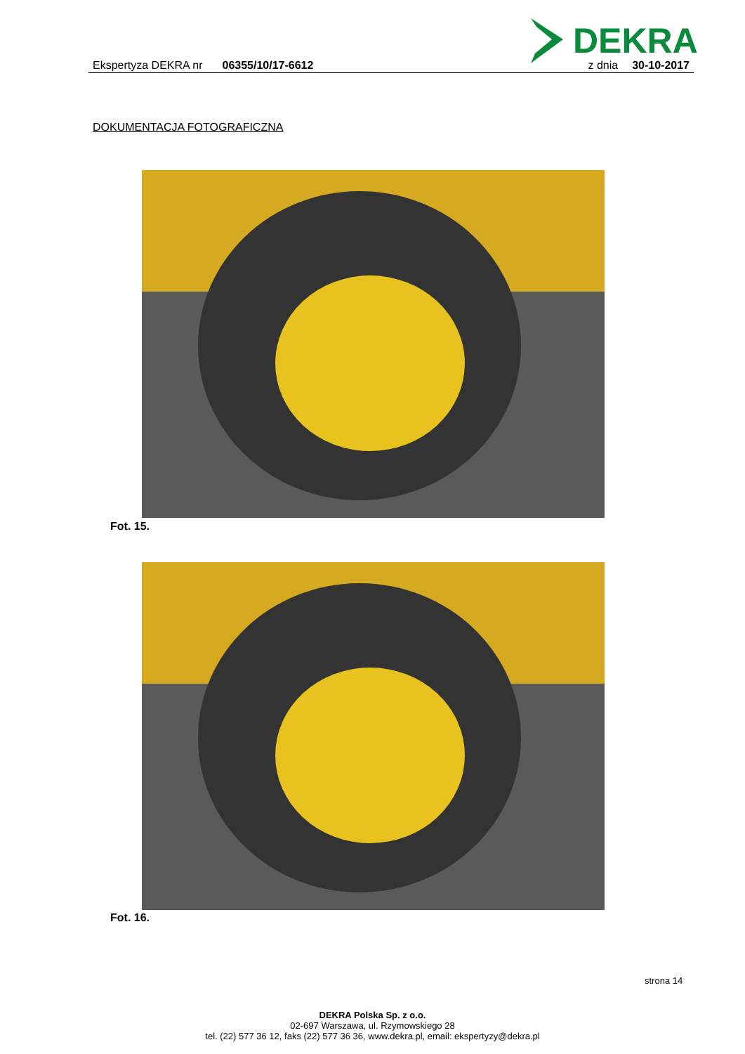DEKRA
Ekspertyza DEKRA nr 06355/10/17-6612 z dnia 30-10-2017
DOKUMENTACJA FOTOGRAFICZNA
Fot. 15.
Fot. 16.
strona 14
DEKRA Polska Sp. z o.o.
02-697 Warszawa, ul. Rzymowskiego 28
tel. (22) 577 36 12, faks (22) 577 36 36, www.dekra.pl, email: ekspertyzy@dekra.pl